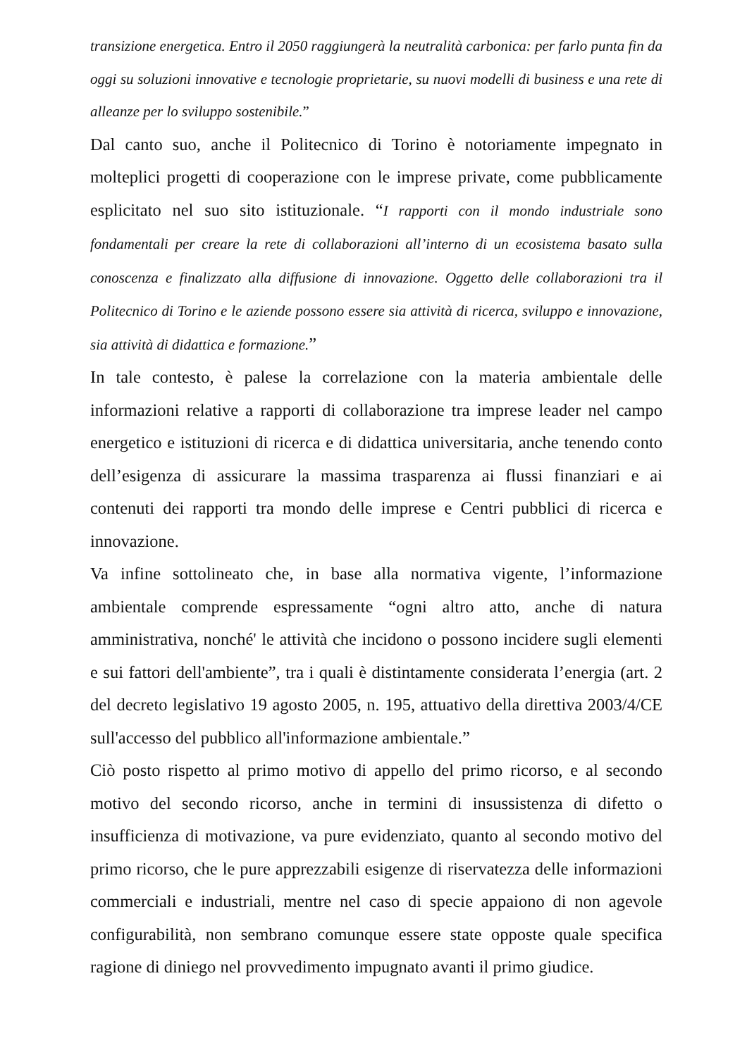transizione energetica. Entro il 2050 raggiungerà la neutralità carbonica: per farlo punta fin da oggi su soluzioni innovative e tecnologie proprietarie, su nuovi modelli di business e una rete di alleanze per lo sviluppo sostenibile.”
Dal canto suo, anche il Politecnico di Torino è notoriamente impegnato in molteplici progetti di cooperazione con le imprese private, come pubblicamente esplicitato nel suo sito istituzionale. “I rapporti con il mondo industriale sono fondamentali per creare la rete di collaborazioni all’interno di un ecosistema basato sulla conoscenza e finalizzato alla diffusione di innovazione. Oggetto delle collaborazioni tra il Politecnico di Torino e le aziende possono essere sia attività di ricerca, sviluppo e innovazione, sia attività di didattica e formazione.”
In tale contesto, è palese la correlazione con la materia ambientale delle informazioni relative a rapporti di collaborazione tra imprese leader nel campo energetico e istituzioni di ricerca e di didattica universitaria, anche tenendo conto dell’esigenza di assicurare la massima trasparenza ai flussi finanziari e ai contenuti dei rapporti tra mondo delle imprese e Centri pubblici di ricerca e innovazione.
Va infine sottolineato che, in base alla normativa vigente, l’informazione ambientale comprende espressamente “ogni altro atto, anche di natura amministrativa, nonché' le attività che incidono o possono incidere sugli elementi e sui fattori dell'ambiente”, tra i quali è distintamente considerata l’energia (art. 2 del decreto legislativo 19 agosto 2005, n. 195, attuativo della direttiva 2003/4/CE sull'accesso del pubblico all'informazione ambientale.”
Ciò posto rispetto al primo motivo di appello del primo ricorso, e al secondo motivo del secondo ricorso, anche in termini di insussistenza di difetto o insufficienza di motivazione, va pure evidenziato, quanto al secondo motivo del primo ricorso, che le pure apprezzabili esigenze di riservatezza delle informazioni commerciali e industriali, mentre nel caso di specie appaiono di non agevole configurabilità, non sembrano comunque essere state opposte quale specifica ragione di diniego nel provvedimento impugnato avanti il primo giudice.